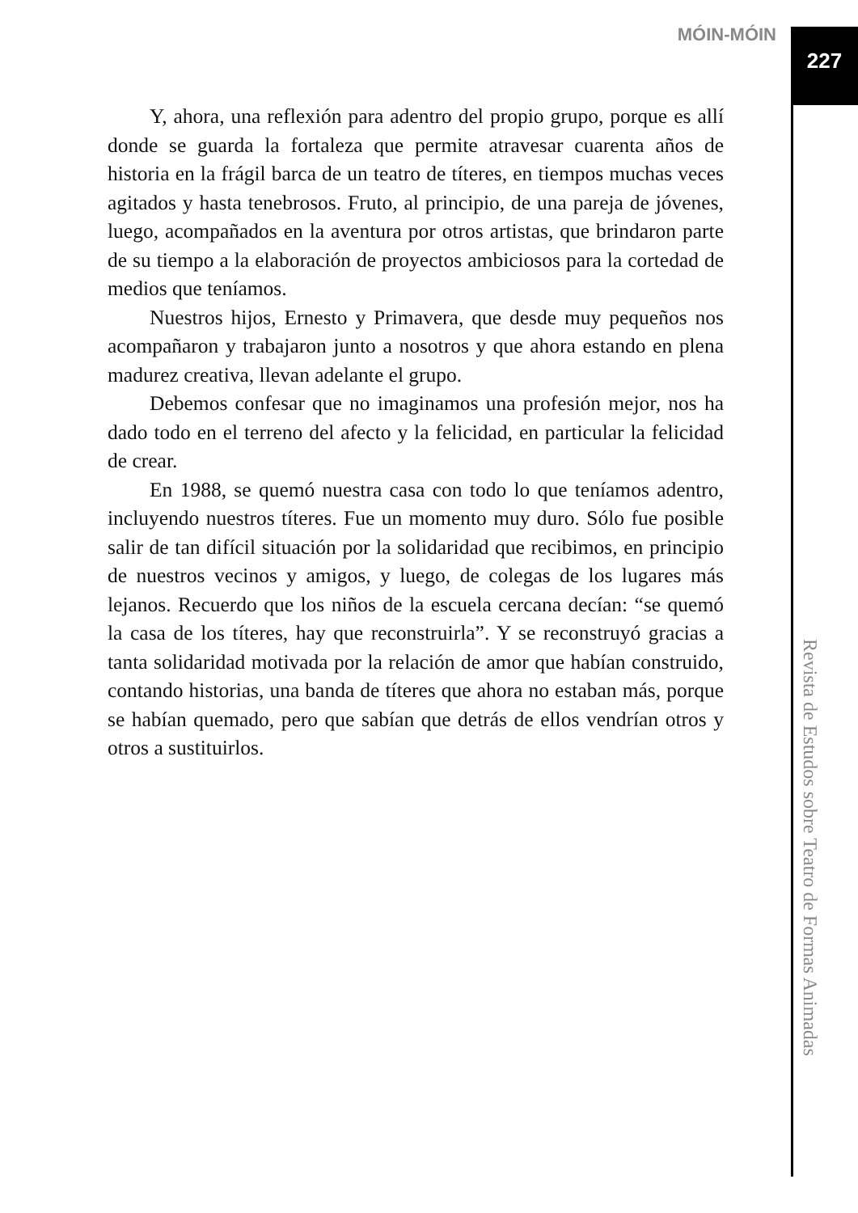MÓIN-MÓIN
227
Y, ahora, una reflexión para adentro del propio grupo, porque es allí donde se guarda la fortaleza que permite atravesar cuarenta años de historia en la frágil barca de un teatro de títeres, en tiempos muchas veces agitados y hasta tenebrosos. Fruto, al principio, de una pareja de jóvenes, luego, acompañados en la aventura por otros artistas, que brindaron parte de su tiempo a la elaboración de proyectos ambiciosos para la cortedad de medios que teníamos.
Nuestros hijos, Ernesto y Primavera, que desde muy pequeños nos acompañaron y trabajaron junto a nosotros y que ahora estando en plena madurez creativa, llevan adelante el grupo.
Debemos confesar que no imaginamos una profesión mejor, nos ha dado todo en el terreno del afecto y la felicidad, en particular la felicidad de crear.
En 1988, se quemó nuestra casa con todo lo que teníamos adentro, incluyendo nuestros títeres. Fue un momento muy duro. Sólo fue posible salir de tan difícil situación por la solidaridad que recibimos, en principio de nuestros vecinos y amigos, y luego, de colegas de los lugares más lejanos. Recuerdo que los niños de la escuela cercana decían: “se quemó la casa de los títeres, hay que reconstruirla”. Y se reconstruyó gracias a tanta solidaridad motivada por la relación de amor que habían construido, contando historias, una banda de títeres que ahora no estaban más, porque se habían quemado, pero que sabían que detrás de ellos vendrían otros y otros a sustituirlos.
Revista de Estudos sobre Teatro de Formas Animadas